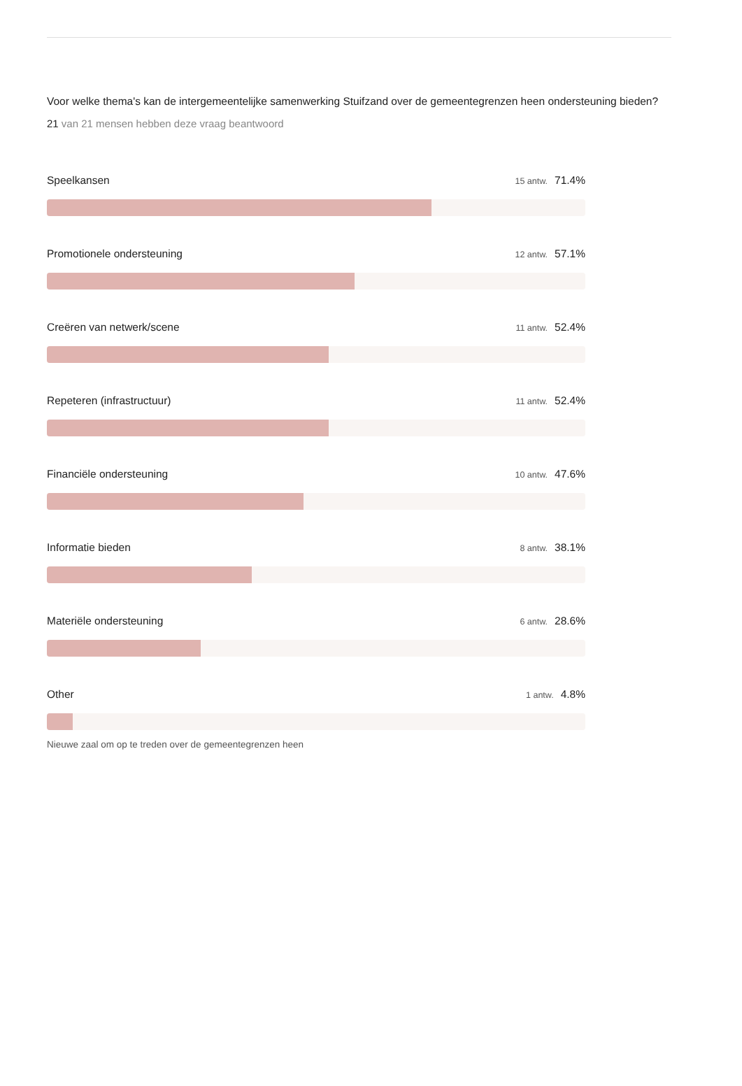Voor welke thema's kan de intergemeentelijke samenwerking Stuifzand over de gemeentegrenzen heen ondersteuning bieden?
21 van 21 mensen hebben deze vraag beantwoord
Speelkansen 15 antw. 71.4%
Promotionele ondersteuning 12 antw. 57.1%
Creëren van netwerk/scene 11 antw. 52.4%
Repeteren (infrastructuur) 11 antw. 52.4%
Financiële ondersteuning 10 antw. 47.6%
Informatie bieden 8 antw. 38.1%
Materiële ondersteuning 6 antw. 28.6%
Other 1 antw. 4.8%
Nieuwe zaal om op te treden over de gemeentegrenzen heen